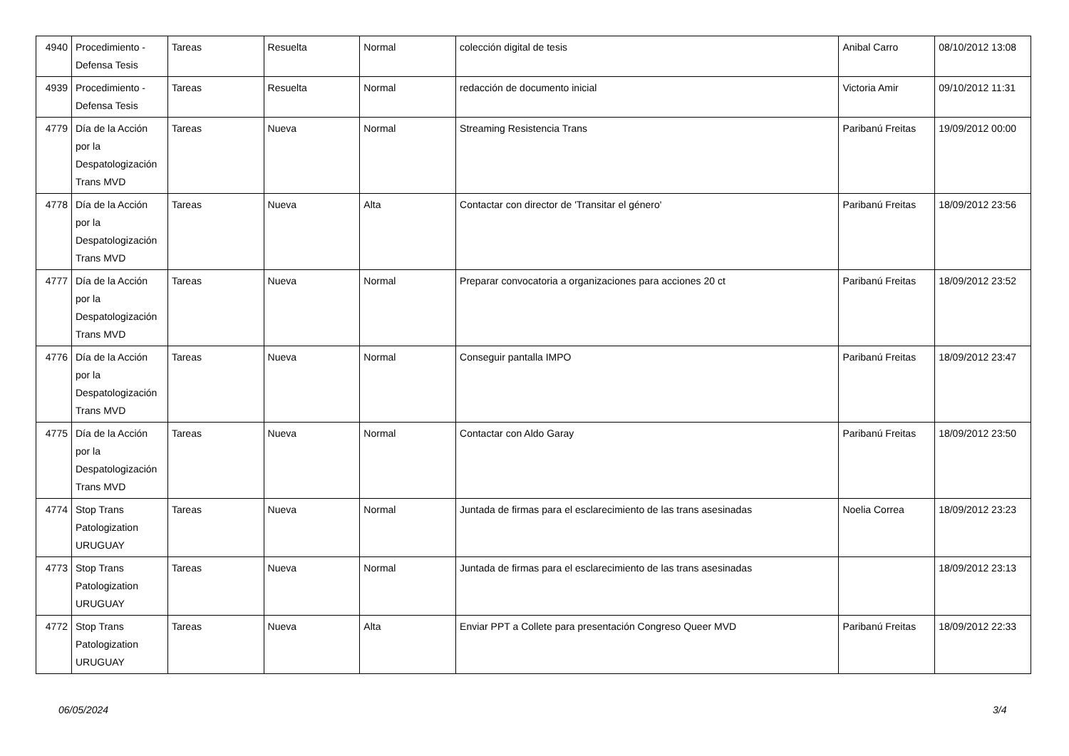| 4940 | Procedimiento - Defensa Tesis | Tareas | Resuelta | Normal | colección digital de tesis | Anibal Carro | 08/10/2012 13:08 |
| 4939 | Procedimiento - Defensa Tesis | Tareas | Resuelta | Normal | redacción de documento inicial | Victoria Amir | 09/10/2012 11:31 |
| 4779 | Día de la Acción por la Despatologización Trans MVD | Tareas | Nueva | Normal | Streaming Resistencia Trans | Paribanú Freitas | 19/09/2012 00:00 |
| 4778 | Día de la Acción por la Despatologización Trans MVD | Tareas | Nueva | Alta | Contactar con director de 'Transitar el género' | Paribanú Freitas | 18/09/2012 23:56 |
| 4777 | Día de la Acción por la Despatologización Trans MVD | Tareas | Nueva | Normal | Preparar convocatoria a organizaciones para acciones 20 ct | Paribanú Freitas | 18/09/2012 23:52 |
| 4776 | Día de la Acción por la Despatologización Trans MVD | Tareas | Nueva | Normal | Conseguir pantalla IMPO | Paribanú Freitas | 18/09/2012 23:47 |
| 4775 | Día de la Acción por la Despatologización Trans MVD | Tareas | Nueva | Normal | Contactar con Aldo Garay | Paribanú Freitas | 18/09/2012 23:50 |
| 4774 | Stop Trans Patologization URUGUAY | Tareas | Nueva | Normal | Juntada de firmas para el esclarecimiento de las trans asesinadas | Noelia Correa | 18/09/2012 23:23 |
| 4773 | Stop Trans Patologization URUGUAY | Tareas | Nueva | Normal | Juntada de firmas para el esclarecimiento de las trans asesinadas | | 18/09/2012 23:13 |
| 4772 | Stop Trans Patologization URUGUAY | Tareas | Nueva | Alta | Enviar PPT a Collete para presentación Congreso Queer MVD | Paribanú Freitas | 18/09/2012 22:33 |
06/05/2024 3/4